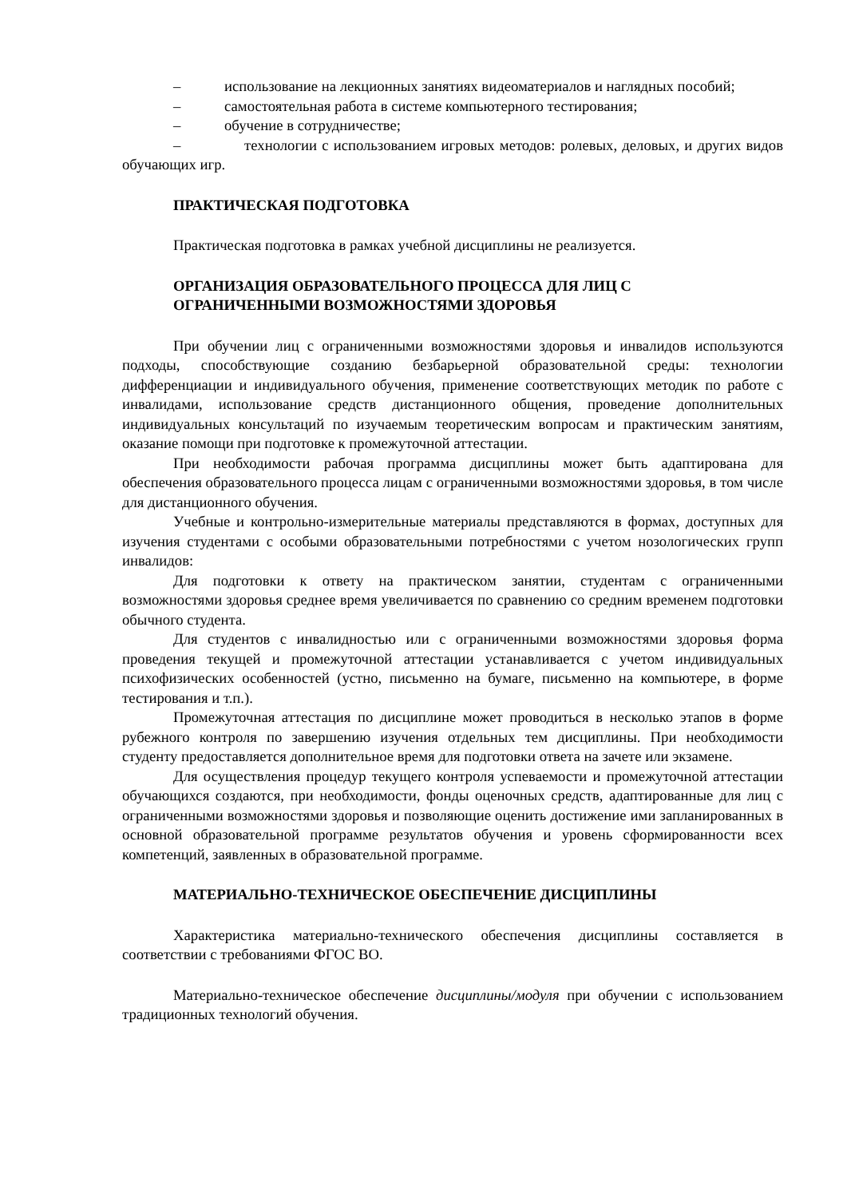– использование на лекционных занятиях видеоматериалов и наглядных пособий;
– самостоятельная работа в системе компьютерного тестирования;
– обучение в сотрудничестве;
– технологии с использованием игровых методов: ролевых, деловых, и других видов обучающих игр.
ПРАКТИЧЕСКАЯ ПОДГОТОВКА
Практическая подготовка в рамках учебной дисциплины не реализуется.
ОРГАНИЗАЦИЯ ОБРАЗОВАТЕЛЬНОГО ПРОЦЕССА ДЛЯ ЛИЦ С
ОГРАНИЧЕННЫМИ ВОЗМОЖНОСТЯМИ ЗДОРОВЬЯ
При обучении лиц с ограниченными возможностями здоровья и инвалидов используются подходы, способствующие созданию безбарьерной образовательной среды: технологии дифференциации и индивидуального обучения, применение соответствующих методик по работе с инвалидами, использование средств дистанционного общения, проведение дополнительных индивидуальных консультаций по изучаемым теоретическим вопросам и практическим занятиям, оказание помощи при подготовке к промежуточной аттестации.
При необходимости рабочая программа дисциплины может быть адаптирована для обеспечения образовательного процесса лицам с ограниченными возможностями здоровья, в том числе для дистанционного обучения.
Учебные и контрольно-измерительные материалы представляются в формах, доступных для изучения студентами с особыми образовательными потребностями с учетом нозологических групп инвалидов:
Для подготовки к ответу на практическом занятии, студентам с ограниченными возможностями здоровья среднее время увеличивается по сравнению со средним временем подготовки обычного студента.
Для студентов с инвалидностью или с ограниченными возможностями здоровья форма проведения текущей и промежуточной аттестации устанавливается с учетом индивидуальных психофизических особенностей (устно, письменно на бумаге, письменно на компьютере, в форме тестирования и т.п.).
Промежуточная аттестация по дисциплине может проводиться в несколько этапов в форме рубежного контроля по завершению изучения отдельных тем дисциплины. При необходимости студенту предоставляется дополнительное время для подготовки ответа на зачете или экзамене.
Для осуществления процедур текущего контроля успеваемости и промежуточной аттестации обучающихся создаются, при необходимости, фонды оценочных средств, адаптированные для лиц с ограниченными возможностями здоровья и позволяющие оценить достижение ими запланированных в основной образовательной программе результатов обучения и уровень сформированности всех компетенций, заявленных в образовательной программе.
МАТЕРИАЛЬНО-ТЕХНИЧЕСКОЕ ОБЕСПЕЧЕНИЕ ДИСЦИПЛИНЫ
Характеристика материально-технического обеспечения дисциплины составляется в соответствии с требованиями ФГОС ВО.
Материально-техническое обеспечение дисциплины/модуля при обучении с использованием традиционных технологий обучения.